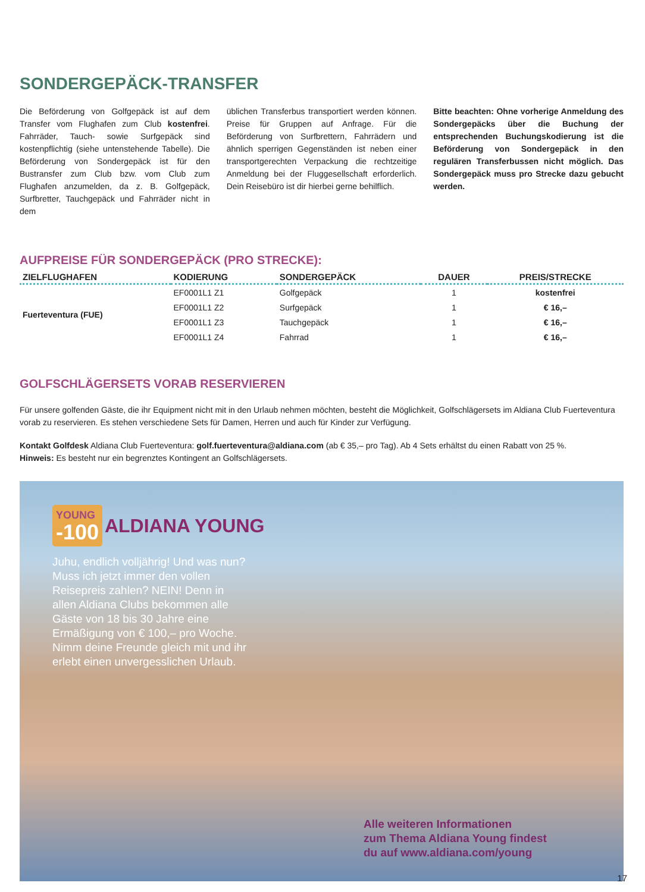SONDERGEPÄCK-TRANSFER
Die Beförderung von Golfgepäck ist auf dem Transfer vom Flughafen zum Club kostenfrei. Fahrräder, Tauch- sowie Surfgepäck sind kostenpflichtig (siehe untenstehende Tabelle). Die Beförderung von Sondergepäck ist für den Bustransfer zum Club bzw. vom Club zum Flughafen anzumelden, da z. B. Golfgepäck, Surfbretter, Tauchgepäck und Fahrräder nicht in dem
üblichen Transferbus transportiert werden können. Preise für Gruppen auf Anfrage. Für die Beförderung von Surfbrettern, Fahrrädern und ähnlich sperrigen Gegenständen ist neben einer transportgerechten Verpackung die rechtzeitige Anmeldung bei der Fluggesellschaft erforderlich. Dein Reisebüro ist dir hierbei gerne behilflich.
Bitte beachten: Ohne vorherige Anmeldung des Sondergepäcks über die Buchung der entsprechenden Buchungskodierung ist die Beförderung von Sondergepäck in den regulären Transferbussen nicht möglich. Das Sondergepäck muss pro Strecke dazu gebucht werden.
AUFPREISE FÜR SONDERGEPÄCK (PRO STRECKE):
| ZIELFLUGHAFEN | KODIERUNG | SONDERGEPÄCK | DAUER | PREIS/STRECKE |
| --- | --- | --- | --- | --- |
| Fuerteventura (FUE) | EF0001L1 Z1 | Golfgepäck | 1 | kostenfrei |
| | EF0001L1 Z2 | Surfgepäck | 1 | € 16,– |
| | EF0001L1 Z3 | Tauchgepäck | 1 | € 16,– |
| | EF0001L1 Z4 | Fahrrad | 1 | € 16,– |
GOLFSCHLÄGERSETS VORAB RESERVIEREN
Für unsere golfenden Gäste, die ihr Equipment nicht mit in den Urlaub nehmen möchten, besteht die Möglichkeit, Golfschlägersets im Aldiana Club Fuerteventura vorab zu reservieren. Es stehen verschiedene Sets für Damen, Herren und auch für Kinder zur Verfügung.
Kontakt Golfdesk Aldiana Club Fuerteventura: golf.fuerteventura@aldiana.com (ab € 35,– pro Tag). Ab 4 Sets erhältst du einen Rabatt von 25 %.
Hinweis: Es besteht nur ein begrenztes Kontingent an Golfschlägersets.
YOUNG -100 ALDIANA YOUNG
Juhu, endlich volljährig! Und was nun? Muss ich jetzt immer den vollen Reisepreis zahlen? NEIN! Denn in allen Aldiana Clubs bekommen alle Gäste von 18 bis 30 Jahre eine Ermäßigung von € 100,– pro Woche. Nimm deine Freunde gleich mit und ihr erlebt einen unvergesslichen Urlaub.
Alle weiteren Informationen
zum Thema Aldiana Young findest
du auf www.aldiana.com/young
17